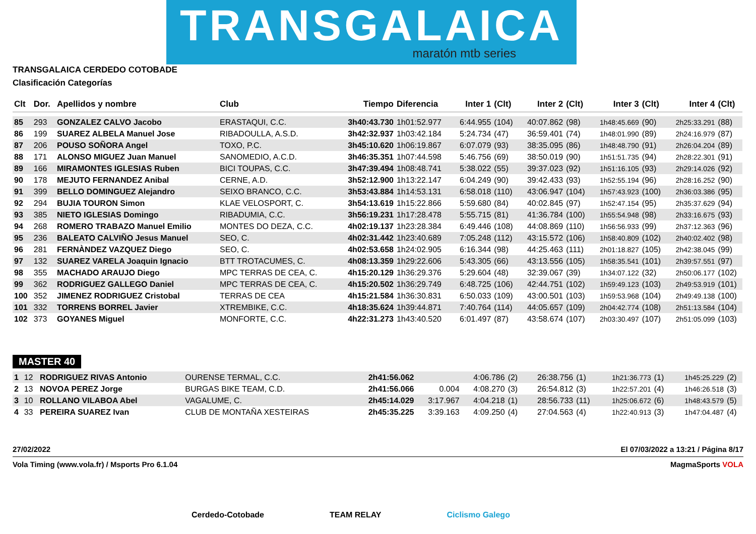TRANSGALAICA
maratón mtb series
TRANSGALAICA CERDEDO COTOBADE
Clasificación Categorías
| Clt | Dor. | Apellidos y nombre | Club | Tiempo | Diferencia | Inter 1 | (Clt) | Inter 2 | (Clt) | Inter 3 | (Clt) | Inter 4 | (Clt) |
| --- | --- | --- | --- | --- | --- | --- | --- | --- | --- | --- | --- | --- | --- |
| 85 | 293 | GONZALEZ CALVO Jacobo | ERASTAQUI, C.C. | 3h40:43.730 | 1h01:52.977 | 6:44.955 | (104) | 40:07.862 | (98) | 1h48:45.669 | (90) | 2h25:33.291 | (88) |
| 86 | 199 | SUAREZ ALBELA Manuel Jose | RIBADOULLA, A.S.D. | 3h42:32.937 | 1h03:42.184 | 5:24.734 | (47) | 36:59.401 | (74) | 1h48:01.990 | (89) | 2h24:16.979 | (87) |
| 87 | 206 | POUSO SOÑORA Angel | TOXO, P.C. | 3h45:10.620 | 1h06:19.867 | 6:07.079 | (93) | 38:35.095 | (86) | 1h48:48.790 | (91) | 2h26:04.204 | (89) |
| 88 | 171 | ALONSO MIGUEZ Juan Manuel | SANOMEDIO, A.C.D. | 3h46:35.351 | 1h07:44.598 | 5:46.756 | (69) | 38:50.019 | (90) | 1h51:51.735 | (94) | 2h28:22.301 | (91) |
| 89 | 166 | MIRAMONTES IGLESIAS Ruben | BICI TOUPAS, C.C. | 3h47:39.494 | 1h08:48.741 | 5:38.022 | (55) | 39:37.023 | (92) | 1h51:16.105 | (93) | 2h29:14.026 | (92) |
| 90 | 178 | MEJUTO FERNANDEZ Anibal | CERNE, A.D. | 3h52:12.900 | 1h13:22.147 | 6:04.249 | (90) | 39:42.433 | (93) | 1h52:55.194 | (96) | 2h28:16.252 | (90) |
| 91 | 399 | BELLO DOMINGUEZ Alejandro | SEIXO BRANCO, C.C. | 3h53:43.884 | 1h14:53.131 | 6:58.018 | (110) | 43:06.947 | (104) | 1h57:43.923 | (100) | 2h36:03.386 | (95) |
| 92 | 294 | BUJIA TOURON Simon | KLAE VELOSPORT, C. | 3h54:13.619 | 1h15:22.866 | 5:59.680 | (84) | 40:02.845 | (97) | 1h52:47.154 | (95) | 2h35:37.629 | (94) |
| 93 | 385 | NIETO IGLESIAS Domingo | RIBADUMIA, C.C. | 3h56:19.231 | 1h17:28.478 | 5:55.715 | (81) | 41:36.784 | (100) | 1h55:54.948 | (98) | 2h33:16.675 | (93) |
| 94 | 268 | ROMERO TRABAZO Manuel Emilio | MONTES DO DEZA, C.C. | 4h02:19.137 | 1h23:28.384 | 6:49.446 | (108) | 44:08.869 | (110) | 1h56:56.933 | (99) | 2h37:12.363 | (96) |
| 95 | 236 | BALEATO CALVIÑO Jesus Manuel | SEO, C. | 4h02:31.442 | 1h23:40.689 | 7:05.248 | (112) | 43:15.572 | (106) | 1h58:40.809 | (102) | 2h40:02.402 | (98) |
| 96 | 281 | FERNÀNDEZ VAZQUEZ Diego | SEO, C. | 4h02:53.658 | 1h24:02.905 | 6:16.344 | (98) | 44:25.463 | (111) | 2h01:18.827 | (105) | 2h42:38.045 | (99) |
| 97 | 132 | SUAREZ VARELA Joaquin Ignacio | BTT TROTACUMES, C. | 4h08:13.359 | 1h29:22.606 | 5:43.305 | (66) | 43:13.556 | (105) | 1h58:35.541 | (101) | 2h39:57.551 | (97) |
| 98 | 355 | MACHADO ARAUJO Diego | MPC TERRAS DE CEA, C. | 4h15:20.129 | 1h36:29.376 | 5:29.604 | (48) | 32:39.067 | (39) | 1h34:07.122 | (32) | 2h50:06.177 | (102) |
| 99 | 362 | RODRIGUEZ GALLEGO Daniel | MPC TERRAS DE CEA, C. | 4h15:20.502 | 1h36:29.749 | 6:48.725 | (106) | 42:44.751 | (102) | 1h59:49.123 | (103) | 2h49:53.919 | (101) |
| 100 | 352 | JIMENEZ RODRIGUEZ Cristobal | TERRAS DE CEA | 4h15:21.584 | 1h36:30.831 | 6:50.033 | (109) | 43:00.501 | (103) | 1h59:53.968 | (104) | 2h49:49.138 | (100) |
| 101 | 332 | TORRENS BORREL Javier | XTREMBIKE, C.C. | 4h18:35.624 | 1h39:44.871 | 7:40.764 | (114) | 44:05.657 | (109) | 2h04:42.774 | (108) | 2h51:13.584 | (104) |
| 102 | 373 | GOYANES Miguel | MONFORTE, C.C. | 4h22:31.273 | 1h43:40.520 | 6:01.497 | (87) | 43:58.674 | (107) | 2h03:30.497 | (107) | 2h51:05.099 | (103) |
MASTER 40
| 1 | 12 | RODRIGUEZ RIVAS Antonio | OURENSE TERMAL, C.C. | 2h41:56.062 | | 4:06.786 | (2) | 26:38.756 | (1) | 1h21:36.773 | (1) | 1h45:25.229 | (2) |
| 2 | 13 | NOVOA PEREZ Jorge | BURGAS BIKE TEAM, C.D. | 2h41:56.066 | 0.004 | 4:08.270 | (3) | 26:54.812 | (3) | 1h22:57.201 | (4) | 1h46:26.518 | (3) |
| 3 | 10 | ROLLANO VILABOA Abel | VAGALUME, C. | 2h45:14.029 | 3:17.967 | 4:04.218 | (1) | 28:56.733 | (11) | 1h25:06.672 | (6) | 1h48:43.579 | (5) |
| 4 | 33 | PEREIRA SUAREZ Ivan | CLUB DE MONTAÑA XESTEIRAS | 2h45:35.225 | 3:39.163 | 4:09.250 | (4) | 27:04.563 | (4) | 1h22:40.913 | (3) | 1h47:04.487 | (4) |
27/02/2022 El 07/03/2022 a 13:21 / Página 8/17
Vola Timing (www.vola.fr) / Msports Pro 6.1.04 MagmaSports VOLA
Cerdedo-Cotobade TEAM RELAY Ciclismo Galego